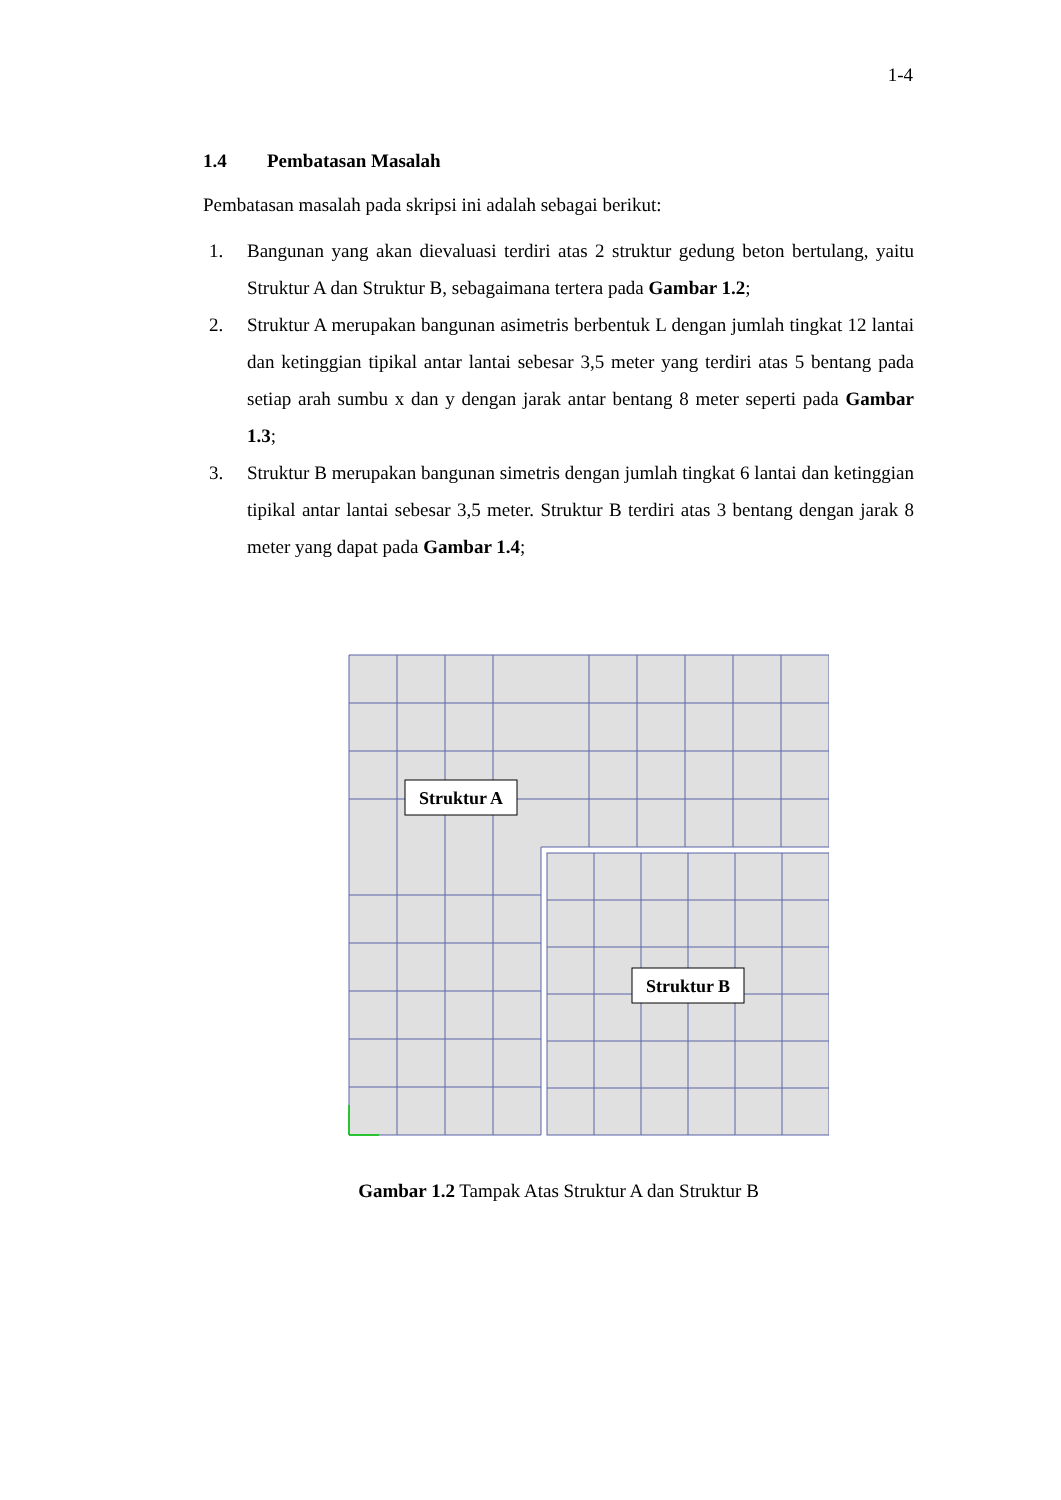1-4
1.4 Pembatasan Masalah
Pembatasan masalah pada skripsi ini adalah sebagai berikut:
1. Bangunan yang akan dievaluasi terdiri atas 2 struktur gedung beton bertulang, yaitu Struktur A dan Struktur B, sebagaimana tertera pada Gambar 1.2;
2. Struktur A merupakan bangunan asimetris berbentuk L dengan jumlah tingkat 12 lantai dan ketinggian tipikal antar lantai sebesar 3,5 meter yang terdiri atas 5 bentang pada setiap arah sumbu x dan y dengan jarak antar bentang 8 meter seperti pada Gambar 1.3;
3. Struktur B merupakan bangunan simetris dengan jumlah tingkat 6 lantai dan ketinggian tipikal antar lantai sebesar 3,5 meter. Struktur B terdiri atas 3 bentang dengan jarak 8 meter yang dapat pada Gambar 1.4;
Struktur A
Struktur B
Gambar 1.2 Tampak Atas Struktur A dan Struktur B